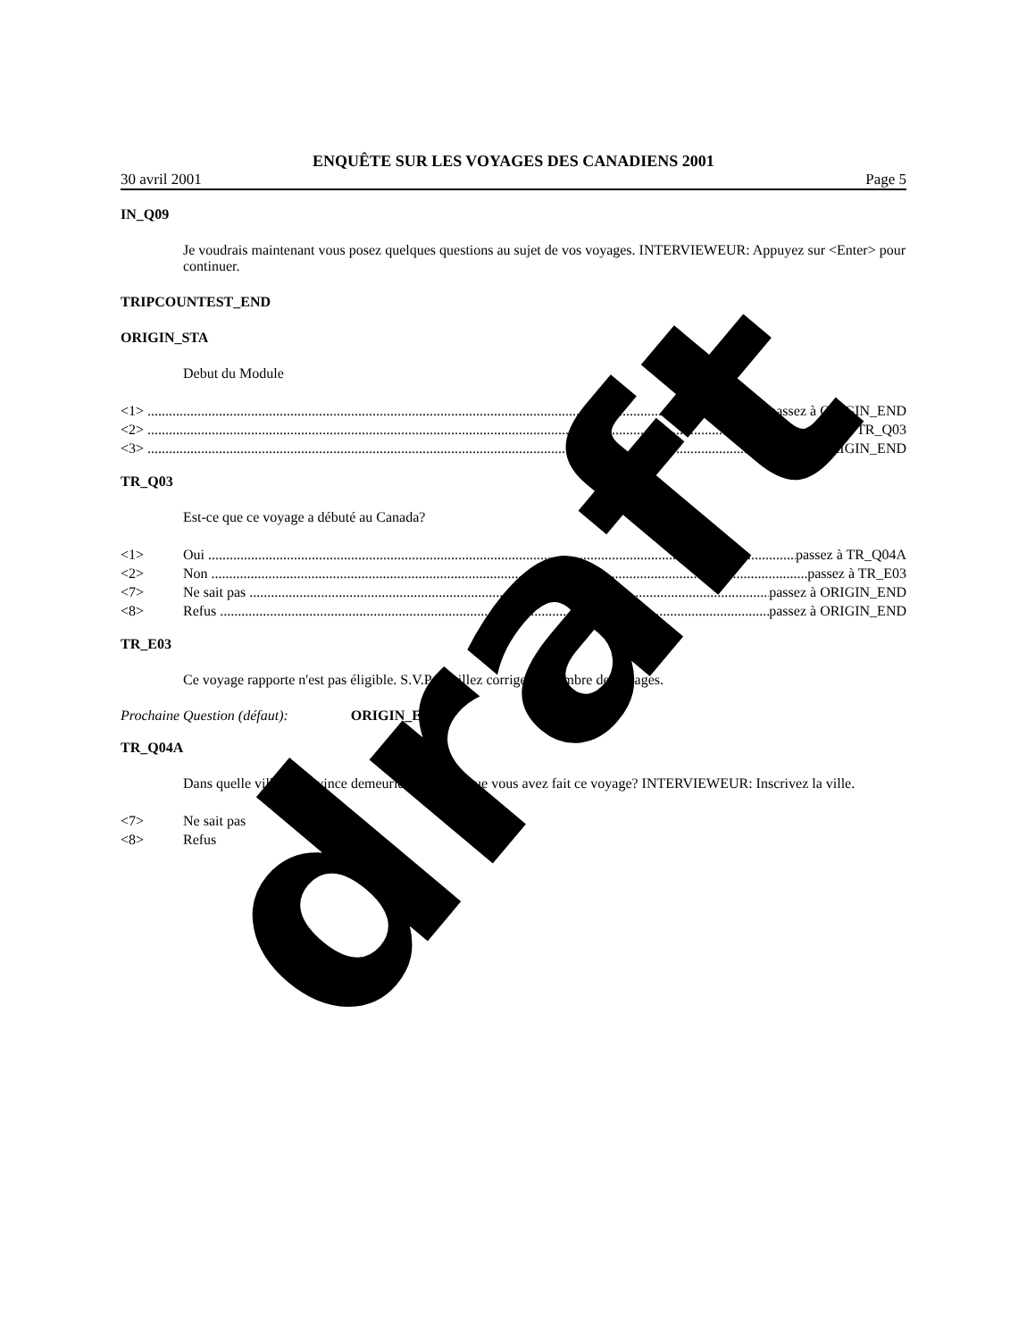ENQUÊTE SUR LES VOYAGES DES CANADIENS 2001
30 avril 2001 Page 5
IN_Q09
Je voudrais maintenant vous posez quelques questions au sujet de vos voyages. INTERVIEWEUR: Appuyez sur <Enter> pour continuer.
TRIPCOUNTEST_END
ORIGIN_STA
Debut du Module
<1> passez à ORIGIN_END
<2> passez à TR_Q03
<3> passez à ORIGIN_END
TR_Q03
Est-ce que ce voyage a débuté au Canada?
<1> Oui passez à TR_Q04A
<2> Non passez à TR_E03
<7> Ne sait pas passez à ORIGIN_END
<8> Refus passez à ORIGIN_END
TR_E03
Ce voyage rapporte n'est pas éligible. S.V.P. veuillez corriger le nombre de voyages.
Prochaine Question (défaut): ORIGIN_END
TR_Q04A
Dans quelle ville et province demeuriez-vous lorsque vous avez fait ce voyage? INTERVIEWEUR: Inscrivez la ville.
<7> Ne sait pas
<8> Refus
draft